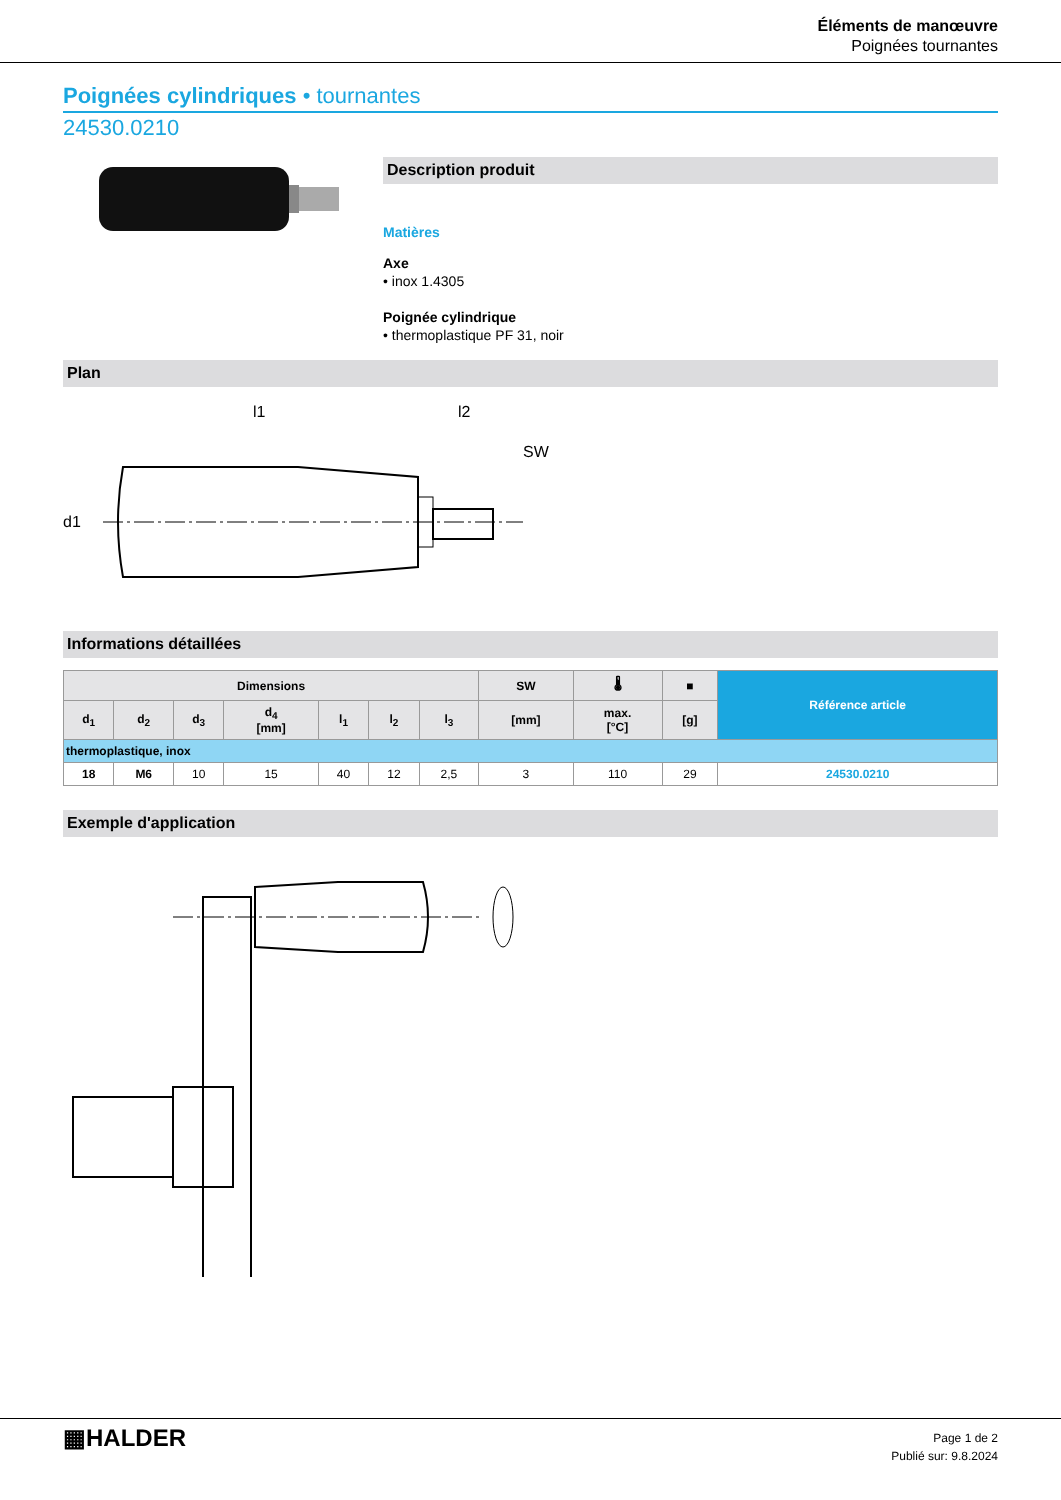Éléments de manœuvre
Poignées tournantes
Poignées cylindriques • tournantes
24530.0210
Description produit
Matières
Axe
• inox 1.4305
Poignée cylindrique
• thermoplastique PF 31, noir
Plan
l1
l2
SW
d1
Informations détaillées
| Dimensions | | | | | | | SW | 🌡 | ■ | Référence article |
| --- | --- | --- | --- | --- | --- | --- | --- | --- | --- | --- |
| d<sub>1</sub> | d<sub>2</sub> | d<sub>3</sub> | d<sub>4</sub> [mm] | l<sub>1</sub> | l<sub>2</sub> | l<sub>3</sub> | [mm] | max. [°C] | [g] | |
| thermoplastique, inox | | | | | | | | | | |
| 18 | M6 | 10 | 15 | 40 | 12 | 2,5 | 3 | 110 | 29 | 24530.0210 |
Exemple d'application
▦HALDER
Page 1 de 2
Publié sur: 9.8.2024